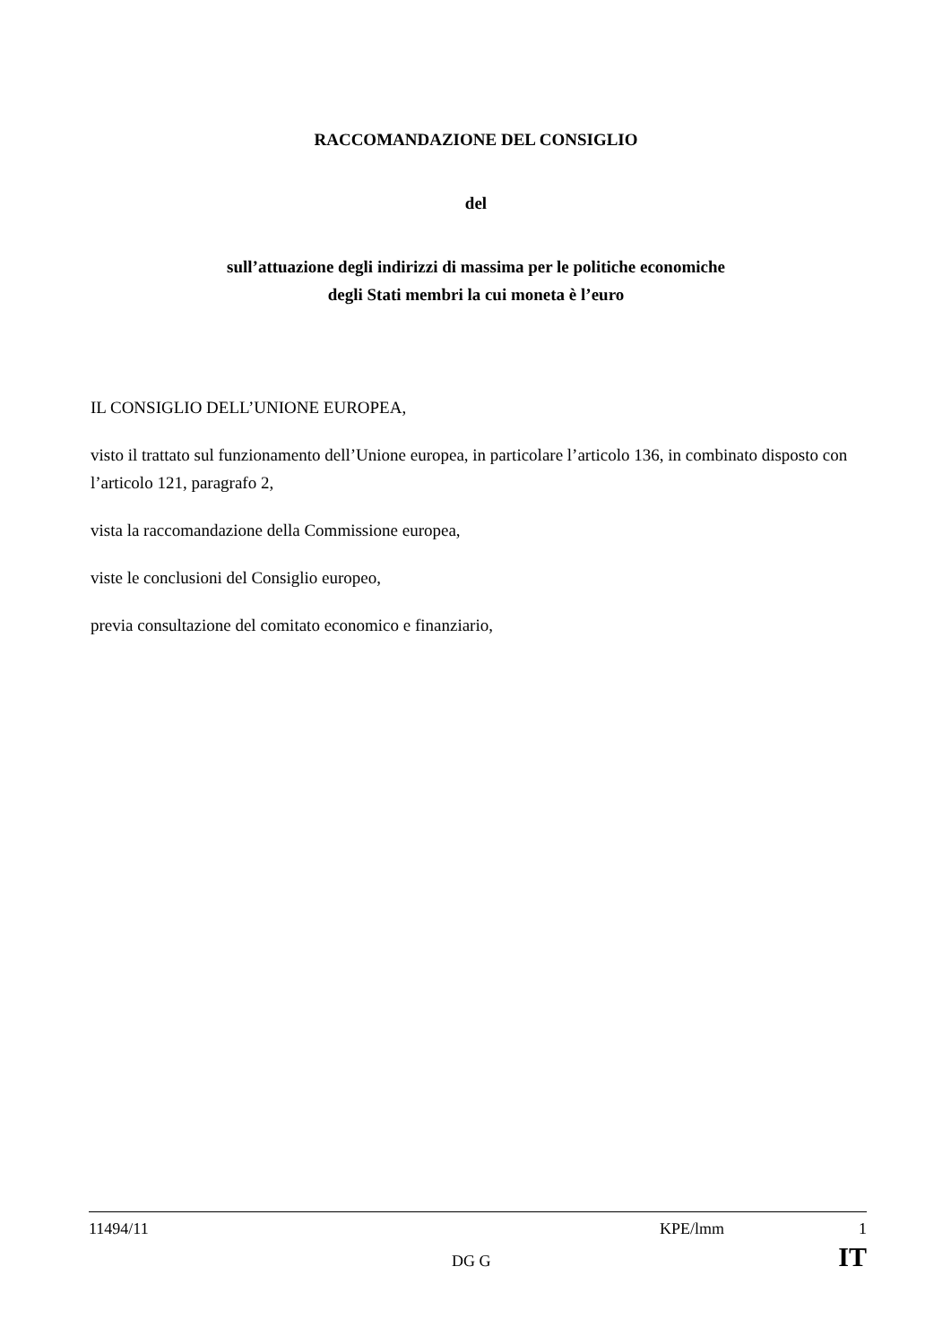RACCOMANDAZIONE DEL CONSIGLIO
del
sull’attuazione degli indirizzi di massima per le politiche economiche
degli Stati membri la cui moneta è l’euro
IL CONSIGLIO DELL’UNIONE EUROPEA,
visto il trattato sul funzionamento dell’Unione europea, in particolare l’articolo 136, in combinato disposto con l’articolo 121, paragrafo 2,
vista la raccomandazione della Commissione europea,
viste le conclusioni del Consiglio europeo,
previa consultazione del comitato economico e finanziario,
11494/11 KPE/lmm 1
DG G IT